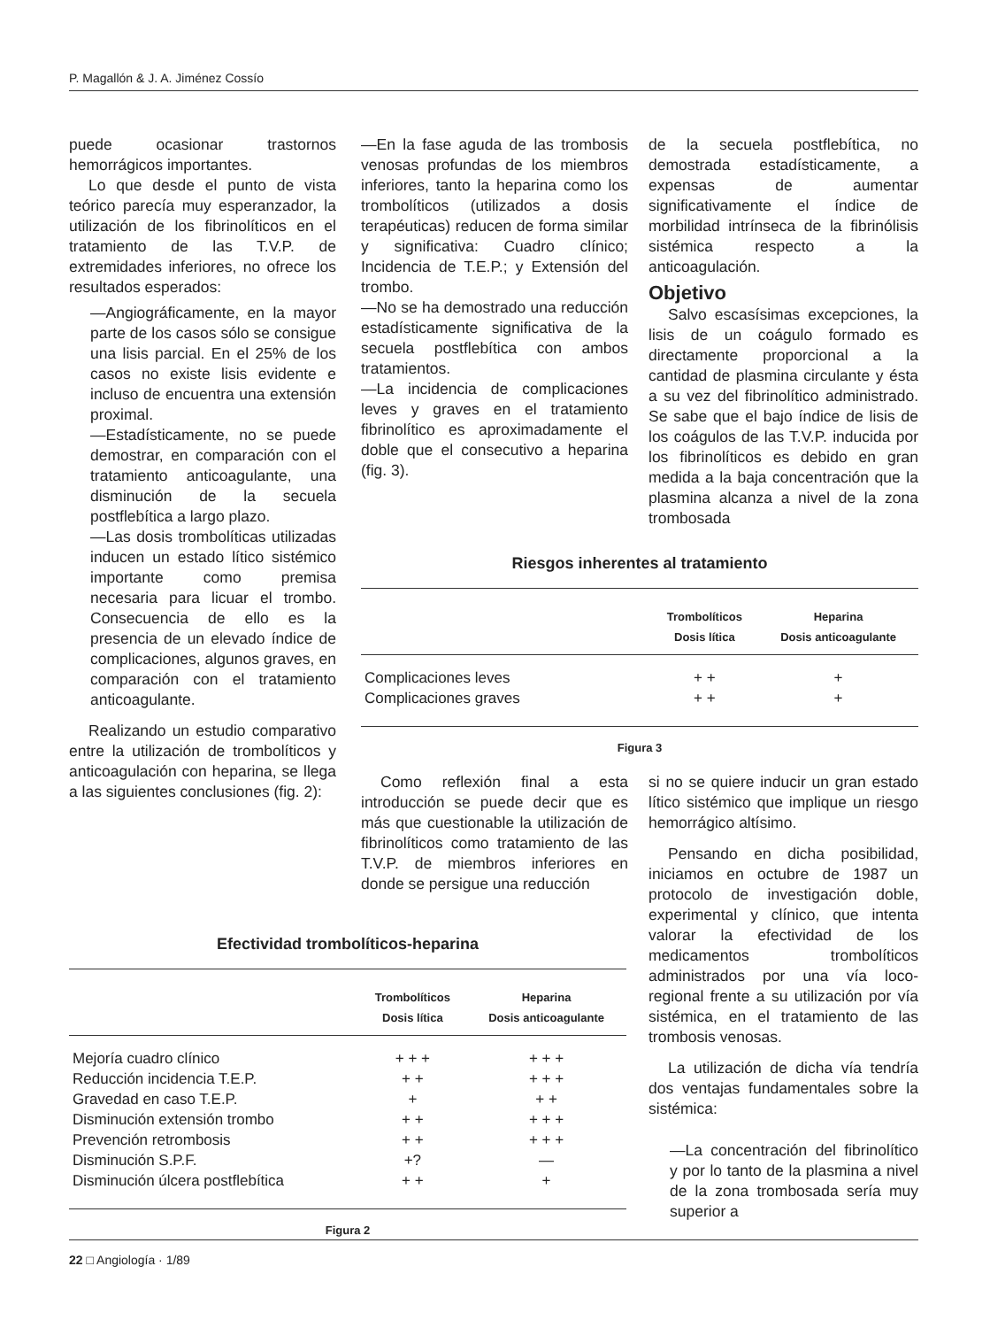P. Magallón & J. A. Jiménez Cossío
puede ocasionar trastornos hemorrágicos importantes.
Lo que desde el punto de vista teórico parecía muy esperanzador, la utilización de los fibrinolíticos en el tratamiento de las T.V.P. de extremidades inferiores, no ofrece los resultados esperados:
—Angiográficamente, en la mayor parte de los casos sólo se consigue una lisis parcial. En el 25% de los casos no existe lisis evidente e incluso de encuentra una extensión proximal.
—Estadísticamente, no se puede demostrar, en comparación con el tratamiento anticoagulante, una disminución de la secuela postflebítica a largo plazo.
—Las dosis trombolíticas utilizadas inducen un estado lítico sistémico importante como premisa necesaria para licuar el trombo. Consecuencia de ello es la presencia de un elevado índice de complicaciones, algunos graves, en comparación con el tratamiento anticoagulante.
Realizando un estudio comparativo entre la utilización de trombolíticos y anticoagulación con heparina, se llega a las siguientes conclusiones (fig. 2):
—En la fase aguda de las trombosis venosas profundas de los miembros inferiores, tanto la heparina como los trombolíticos (utilizados a dosis terapéuticas) reducen de forma similar y significativa: Cuadro clínico; Incidencia de T.E.P.; y Extensión del trombo.
—No se ha demostrado una reducción estadísticamente significativa de la secuela postflebítica con ambos tratamientos.
—La incidencia de complicaciones leves y graves en el tratamiento fibrinolítico es aproximadamente el doble que el consecutivo a heparina (fig. 3).
de la secuela postflebítica, no demostrada estadísticamente, a expensas de aumentar significativamente el índice de morbilidad intrínseca de la fibrinólisis sistémica respecto a la anticoagulación.
Objetivo
Salvo escasísimas excepciones, la lisis de un coágulo formado es directamente proporcional a la cantidad de plasmina circulante y ésta a su vez del fibrinolítico administrado. Se sabe que el bajo índice de lisis de los coágulos de las T.V.P. inducida por los fibrinolíticos es debido en gran medida a la baja concentración que la plasmina alcanza a nivel de la zona trombosada
Riesgos inherentes al tratamiento
| | Trombolíticos Dosis lítica | Heparina Dosis anticoagulante |
| --- | --- | --- |
| Complicaciones leves | + + | + |
| Complicaciones graves | + + | + |
Figura 3
Como reflexión final a esta introducción se puede decir que es más que cuestionable la utilización de fibrinolíticos como tratamiento de las T.V.P. de miembros inferiores en donde se persigue una reducción
Efectividad trombolíticos-heparina
| | Trombolíticos Dosis lítica | Heparina Dosis anticoagulante |
| --- | --- | --- |
| Mejoría cuadro clínico | + + + | + + + |
| Reducción incidencia T.E.P. | + + | + + + |
| Gravedad en caso T.E.P. | + | + + |
| Disminución extensión trombo | + + | + + + |
| Prevención retrombosis | + + | + + + |
| Disminución S.P.F. | +? | — |
| Disminución úlcera postflebítica | + + | + |
Figura 2
si no se quiere inducir un gran estado lítico sistémico que implique un riesgo hemorrágico altísimo.
Pensando en dicha posibilidad, iniciamos en octubre de 1987 un protocolo de investigación doble, experimental y clínico, que intenta valorar la efectividad de los medicamentos trombolíticos administrados por una vía loco-regional frente a su utilización por vía sistémica, en el tratamiento de las trombosis venosas.
La utilización de dicha vía tendría dos ventajas fundamentales sobre la sistémica:
—La concentración del fibrinolítico y por lo tanto de la plasmina a nivel de la zona trombosada sería muy superior a
22 □ Angiología · 1/89